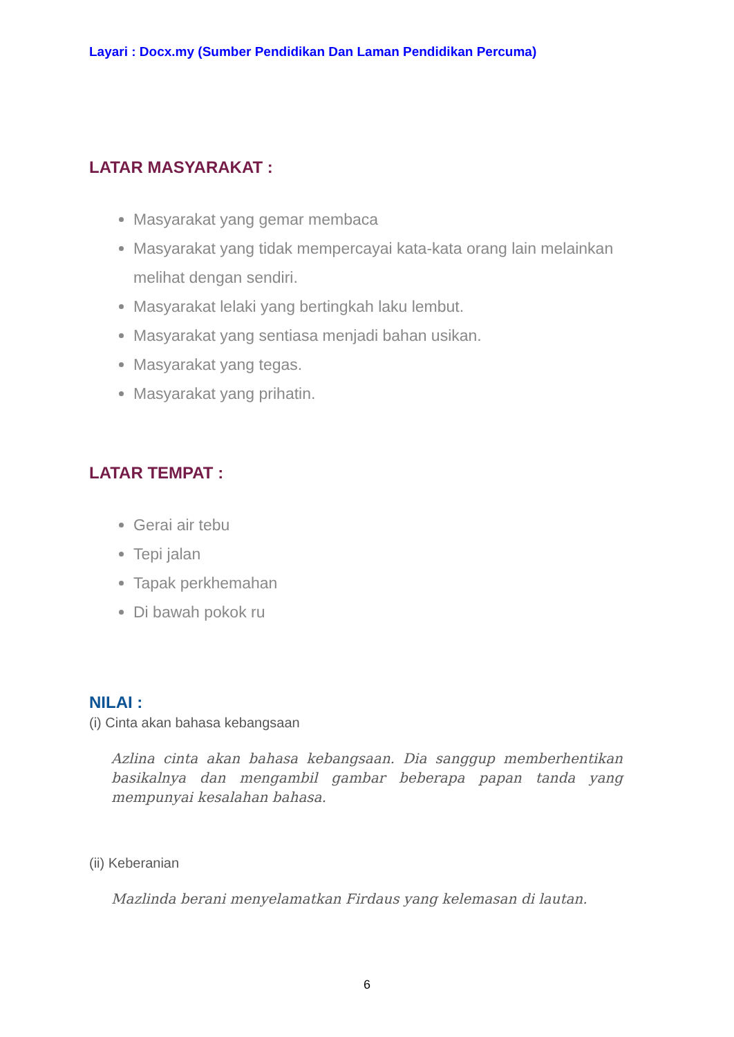Layari : Docx.my (Sumber Pendidikan Dan Laman Pendidikan Percuma)
LATAR MASYARAKAT :
Masyarakat yang gemar membaca
Masyarakat yang tidak mempercayai kata-kata orang lain melainkan melihat dengan sendiri.
Masyarakat lelaki yang bertingkah laku lembut.
Masyarakat yang sentiasa menjadi bahan usikan.
Masyarakat yang tegas.
Masyarakat yang prihatin.
LATAR TEMPAT :
Gerai air tebu
Tepi jalan
Tapak perkhemahan
Di bawah pokok ru
NILAI :
(i) Cinta akan bahasa kebangsaan
Azlina cinta akan bahasa kebangsaan. Dia sanggup memberhentikan basikalnya dan mengambil gambar beberapa papan tanda yang mempunyai kesalahan bahasa.
(ii) Keberanian
Mazlinda berani menyelamatkan Firdaus yang kelemasan di lautan.
6